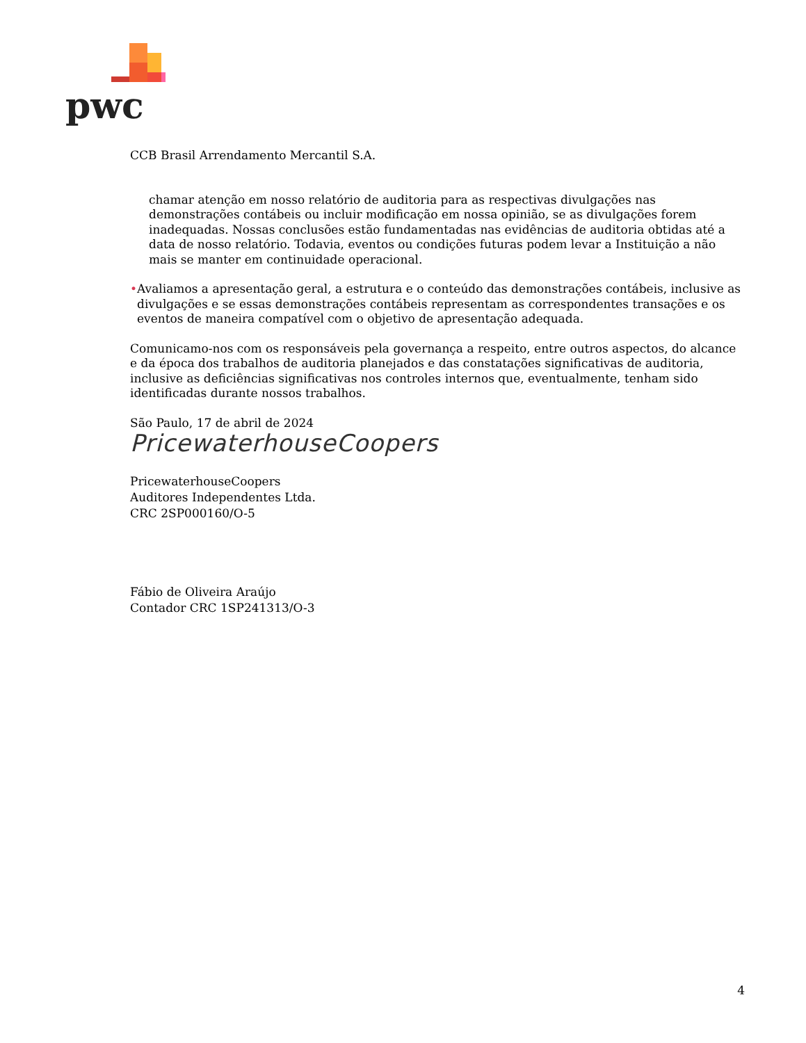pwc
CCB Brasil Arrendamento Mercantil S.A.
chamar atenção em nosso relatório de auditoria para as respectivas divulgações nas demonstrações contábeis ou incluir modificação em nossa opinião, se as divulgações forem inadequadas. Nossas conclusões estão fundamentadas nas evidências de auditoria obtidas até a data de nosso relatório. Todavia, eventos ou condições futuras podem levar a Instituição a não mais se manter em continuidade operacional.
• Avaliamos a apresentação geral, a estrutura e o conteúdo das demonstrações contábeis, inclusive as divulgações e se essas demonstrações contábeis representam as correspondentes transações e os eventos de maneira compatível com o objetivo de apresentação adequada.
Comunicamo-nos com os responsáveis pela governança a respeito, entre outros aspectos, do alcance e da época dos trabalhos de auditoria planejados e das constatações significativas de auditoria, inclusive as deficiências significativas nos controles internos que, eventualmente, tenham sido identificadas durante nossos trabalhos.
São Paulo, 17 de abril de 2024
PricewaterhouseCoopers
PricewaterhouseCoopers
Auditores Independentes Ltda.
CRC 2SP000160/O-5
Fábio de Oliveira Araújo
Contador CRC 1SP241313/O-3
4